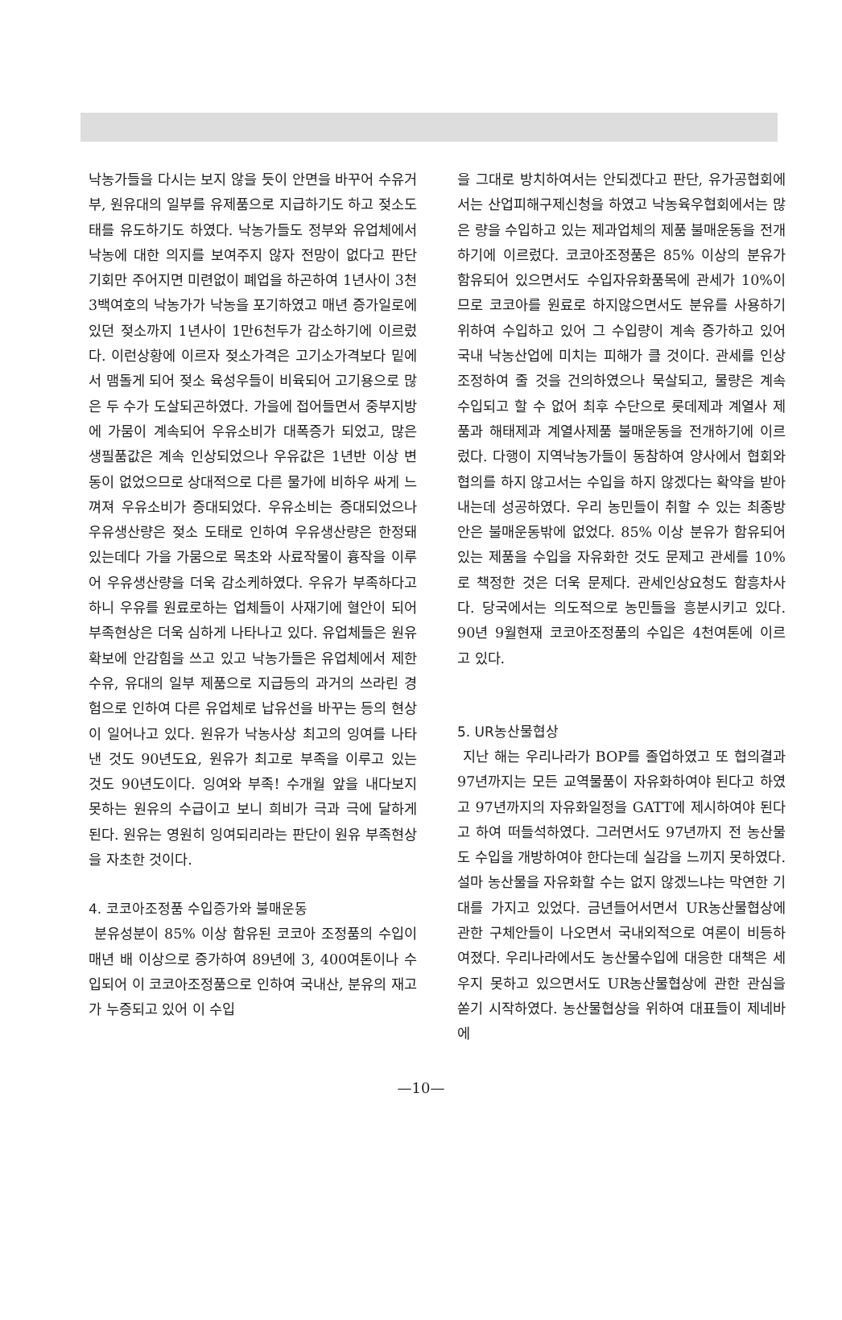낙농가들을 다시는 보지 않을 듯이 안면을 바꾸어 수유거부, 원유대의 일부를 유제품으로 지급하기도 하고 젖소도태를 유도하기도 하였다. 낙농가들도 정부와 유업체에서 낙농에 대한 의지를 보여주지 않자 전망이 없다고 판단 기회만 주어지면 미련없이 폐업을 하곤하여 1년사이 3천3백여호의 낙농가가 낙농을 포기하였고 매년 증가일로에 있던 젖소까지 1년사이 1만6천두가 감소하기에 이르렀다. 이런상황에 이르자 젖소가격은 고기소가격보다 밑에서 맴돌게 되어 젖소 육성우들이 비육되어 고기용으로 많은 두 수가 도살되곤하였다. 가을에 접어들면서 중부지방에 가뭄이 계속되어 우유소비가 대폭증가 되었고, 많은 생필품값은 계속 인상되었으나 우유값은 1년반 이상 변동이 없었으므로 상대적으로 다른 물가에 비하우 싸게 느껴져 우유소비가 증대되었다. 우유소비는 증대되었으나 우유생산량은 젖소 도태로 인하여 우유생산량은 한정돼 있는데다 가을 가뭄으로 목초와 사료작물이 흉작을 이루어 우유생산량을 더욱 감소케하였다. 우유가 부족하다고 하니 우유를 원료로하는 업체들이 사재기에 혈안이 되어 부족현상은 더욱 심하게 나타나고 있다. 유업체들은 원유확보에 안감힘을 쓰고 있고 낙농가들은 유업체에서 제한수유, 유대의 일부 제품으로 지급등의 과거의 쓰라린 경험으로 인하여 다른 유업체로 납유선을 바꾸는 등의 현상이 일어나고 있다. 원유가 낙농사상 최고의 잉여를 나타 낸 것도 90년도요, 원유가 최고로 부족을 이루고 있는 것도 90년도이다. 잉여와 부족! 수개월 앞을 내다보지 못하는 원유의 수급이고 보니 희비가 극과 극에 달하게 된다. 원유는 영원히 잉여되리라는 판단이 원유 부족현상을 자초한 것이다.
4. 코코아조정품 수입증가와 불매운동
분유성분이 85% 이상 함유된 코코아 조정품의 수입이 매년 배 이상으로 증가하여 89년에 3, 400여톤이나 수입되어 이 코코아조정품으로 인하여 국내산, 분유의 재고가 누증되고 있어 이 수입
을 그대로 방치하여서는 안되겠다고 판단, 유가공협회에서는 산업피해구제신청을 하였고 낙농육우협회에서는 많은 량을 수입하고 있는 제과업체의 제품 불매운동을 전개하기에 이르렀다. 코코아조정품은 85% 이상의 분유가 함유되어 있으면서도 수입자유화품목에 관세가 10%이므로 코코아를 원료로 하지않으면서도 분유를 사용하기 위하여 수입하고 있어 그 수입량이 계속 증가하고 있어 국내 낙농산업에 미치는 피해가 클 것이다. 관세를 인상조정하여 줄 것을 건의하였으나 묵살되고, 물량은 계속 수입되고 할 수 없어 최후 수단으로 롯데제과 계열사 제품과 해태제과 계열사제품 불매운동을 전개하기에 이르렀다. 다행이 지역낙농가들이 동참하여 양사에서 협회와 협의를 하지 않고서는 수입을 하지 않겠다는 확약을 받아내는데 성공하였다. 우리 농민들이 취할 수 있는 최종방안은 불매운동밖에 없었다. 85% 이상 분유가 함유되어 있는 제품을 수입을 자유화한 것도 문제고 관세를 10%로 책정한 것은 더욱 문제다. 관세인상요청도 함흥차사다. 당국에서는 의도적으로 농민들을 흥분시키고 있다. 90년 9월현재 코코아조정품의 수입은 4천여톤에 이르고 있다.
5. UR농산물협상
지난 해는 우리나라가 BOP를 졸업하였고 또 협의결과 97년까지는 모든 교역물품이 자유화하여야 된다고 하였고 97년까지의 자유화일정을 GATT에 제시하여야 된다고 하여 떠들석하였다. 그러면서도 97년까지 전 농산물도 수입을 개방하여야 한다는데 실감을 느끼지 못하였다. 설마 농산물을 자유화할 수는 없지 않겠느냐는 막연한 기대를 가지고 있었다. 금년들어서면서 UR농산물협상에 관한 구체안들이 나오면서 국내외적으로 여론이 비등하여졌다. 우리나라에서도 농산물수입에 대응한 대책은 세우지 못하고 있으면서도 UR농산물협상에 관한 관심을 쏟기 시작하였다. 농산물협상을 위하여 대표들이 제네바에
—10—